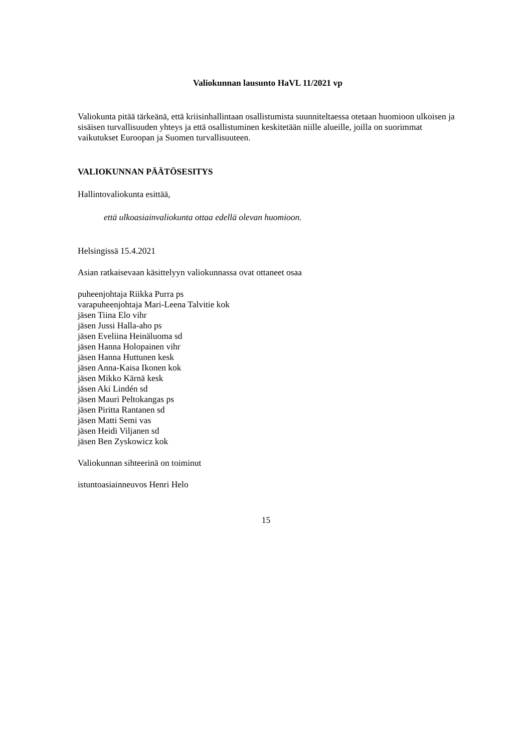Valiokunnan lausunto HaVL 11/2021 vp
Valiokunta pitää tärkeänä, että kriisinhallintaan osallistumista suunniteltaessa otetaan huomioon ulkoisen ja sisäisen turvallisuuden yhteys ja että osallistuminen keskitetään niille alueille, joilla on suorimmat vaikutukset Euroopan ja Suomen turvallisuuteen.
VALIOKUNNAN PÄÄTÖSESITYS
Hallintovaliokunta esittää,
että ulkoasiainvaliokunta ottaa edellä olevan huomioon.
Helsingissä 15.4.2021
Asian ratkaisevaan käsittelyyn valiokunnassa ovat ottaneet osaa
puheenjohtaja Riikka Purra ps
varapuheenjohtaja Mari-Leena Talvitie kok
jäsen Tiina Elo vihr
jäsen Jussi Halla-aho ps
jäsen Eveliina Heinäluoma sd
jäsen Hanna Holopainen vihr
jäsen Hanna Huttunen kesk
jäsen Anna-Kaisa Ikonen kok
jäsen Mikko Kärnä kesk
jäsen Aki Lindén sd
jäsen Mauri Peltokangas ps
jäsen Piritta Rantanen sd
jäsen Matti Semi vas
jäsen Heidi Viljanen sd
jäsen Ben Zyskowicz kok
Valiokunnan sihteerinä on toiminut
istuntoasiainneuvos Henri Helo
15